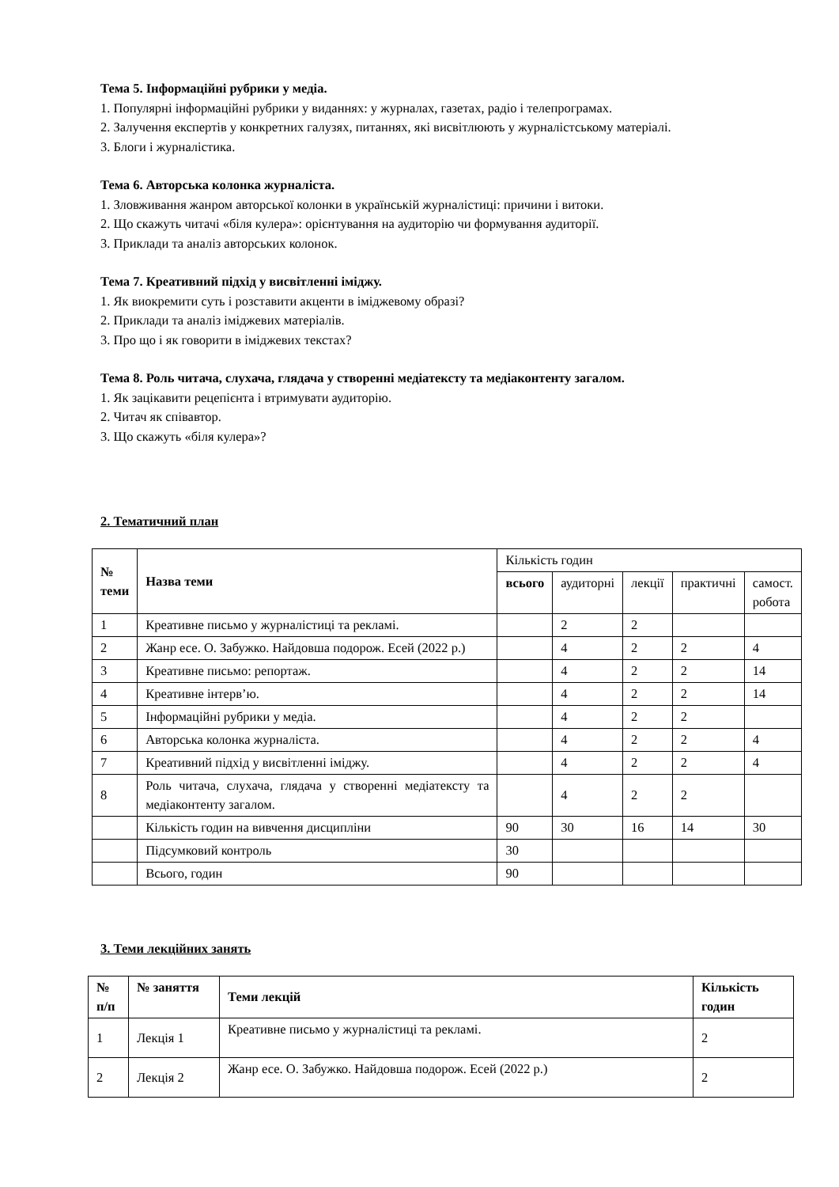Тема 5. Інформаційні рубрики у медіа.
1. Популярні інформаційні рубрики у виданнях: у журналах, газетах, радіо і телепрограмах.
2. Залучення експертів у конкретних галузях, питаннях, які висвітлюють у журналістському матеріалі.
3. Блоги і журналістика.
Тема 6. Авторська колонка журналіста.
1. Зловживання жанром авторської колонки в українській журналістиці: причини і витоки.
2. Що скажуть читачі «біля кулера»: орієнтування на аудиторію чи формування аудиторії.
3. Приклади та аналіз авторських колонок.
Тема 7. Креативний підхід у висвітленні іміджу.
1. Як виокремити суть і розставити акценти в іміджевому образі?
2. Приклади та аналіз іміджевих матеріалів.
3. Про що і як говорити в іміджевих текстах?
Тема 8. Роль читача, слухача, глядача у створенні медіатексту та медіаконтенту загалом.
1. Як зацікавити рецепієнта і втримувати аудиторію.
2. Читач як співавтор.
3. Що скажуть «біля кулера»?
2. Тематичний план
| № теми | Назва теми | Кількість годин | | | | |
| | | всього | аудиторні | лекції | практичні | самост. робота |
| 1 | Креативне письмо у журналістиці та рекламі. | | 2 | 2 | | |
| 2 | Жанр есе. О. Забужко. Найдовша подорож. Есей (2022 р.) | | 4 | 2 | 2 | 4 |
| 3 | Креативне письмо: репортаж. | | 4 | 2 | 2 | 14 |
| 4 | Креативне інтерв’ю. | | 4 | 2 | 2 | 14 |
| 5 | Інформаційні рубрики у медіа. | | 4 | 2 | 2 | |
| 6 | Авторська колонка журналіста. | | 4 | 2 | 2 | 4 |
| 7 | Креативний підхід у висвітленні іміджу. | | 4 | 2 | 2 | 4 |
| 8 | Роль читача, слухача, глядача у створенні медіатексту та медіаконтенту загалом. | | 4 | 2 | 2 | |
| | Кількість годин на вивчення дисципліни | 90 | 30 | 16 | 14 | 30 |
| | Підсумковий контроль | 30 | | | | |
| | Всього, годин | 90 | | | | |
3. Теми лекційних занять
| № п/п | № заняття | Теми лекцій | Кількість годин |
| --- | --- | --- | --- |
| 1 | Лекція 1 | Креативне письмо у журналістиці та рекламі. | 2 |
| 2 | Лекція 2 | Жанр есе. О. Забужко. Найдовша подорож. Есей (2022 р.) | 2 |